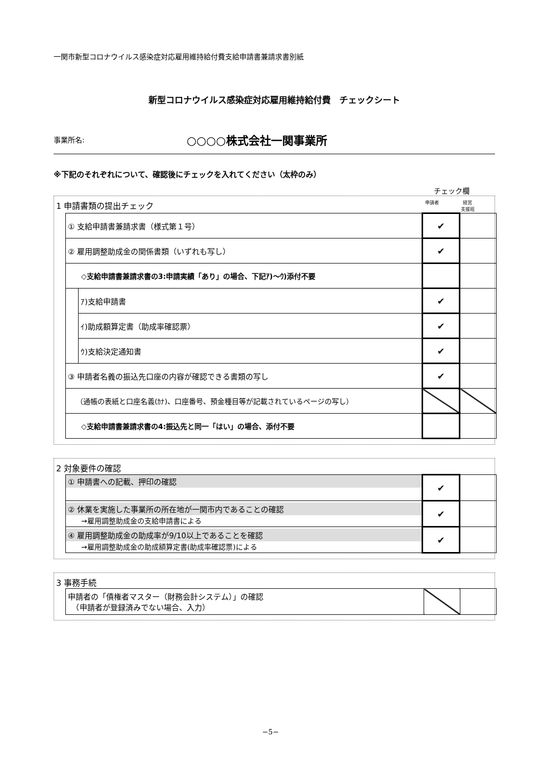一関市新型コロナウイルス感染症対応雇用維持給付費支給申請書兼請求書別紙
新型コロナウイルス感染症対応雇用維持給付費　チェックシート
事業所名: ○○○○株式会社一関事業所
※下記のそれぞれについて、確認後にチェックを入れてください（太枠のみ）
チェック欄
1 申請書類の提出チェック 申請者 経営
支援班
| ① 支給申請書兼請求書（様式第１号） | | ✔ | |
| ② 雇用調整助成金の関係書類（いずれも写し） | | ✔ | |
| ◇支給申請書兼請求書の3:申請実績「あり」の場合、下記ｱ)～ｳ)添付不要 | | | |
| | ｱ)支給申請書 | ✔ | |
| | ｲ)助成額算定書（助成率確認票） | ✔ | |
| | ｳ)支給決定通知書 | ✔ | |
| ③ 申請者名義の振込先口座の内容が確認できる書類の写し | | ✔ | |
| （通帳の表紙と口座名義(ｶﾅ)、口座番号、預金種目等が記載されているページの写し） | | | |
| ◇支給申請書兼請求書の4:振込先と同一「はい」の場合、添付不要 | | | |
2 対象要件の確認
| ① 申請書への記載、押印の確認 | ✔ | |
| ② 休業を実施した事業所の所在地が一関市内であることの確認 →雇用調整助成金の支給申請書による | ✔ | |
| ④ 雇用調整助成金の助成率が9/10以上であることを確認 →雇用調整助成金の助成額算定書(助成率確認票)による | ✔ | |
3 事務手続
| 申請者の「債権者マスター（財務会計システム）」の確認 （申請者が登録済みでない場合、入力） | | |
−5−